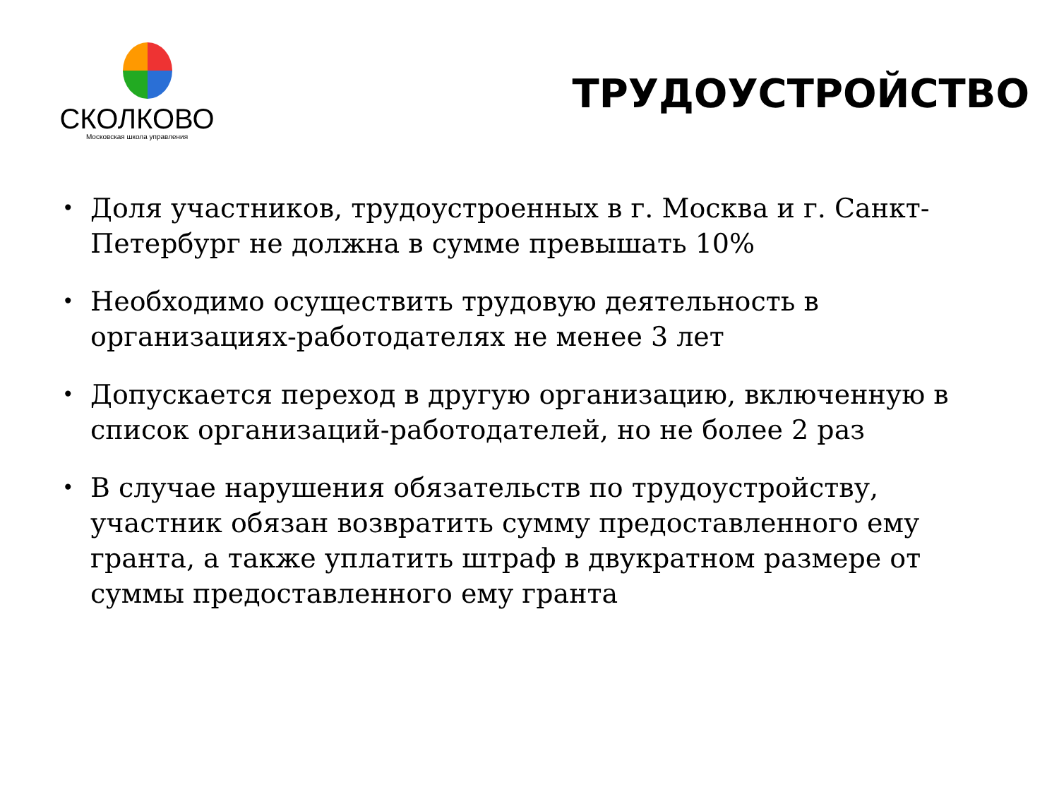СКОЛКОВО
Московская школа управления
ТРУДОУСТРОЙСТВО
• Доля участников, трудоустроенных в г. Москва и г. Санкт-Петербург не должна в сумме превышать 10%
• Необходимо осуществить трудовую деятельность в организациях-работодателях не менее 3 лет
• Допускается переход в другую организацию, включенную в список организаций-работодателей, но не более 2 раз
• В случае нарушения обязательств по трудоустройству, участник обязан возвратить сумму предоставленного ему гранта, а также уплатить штраф в двукратном размере от суммы предоставленного ему гранта